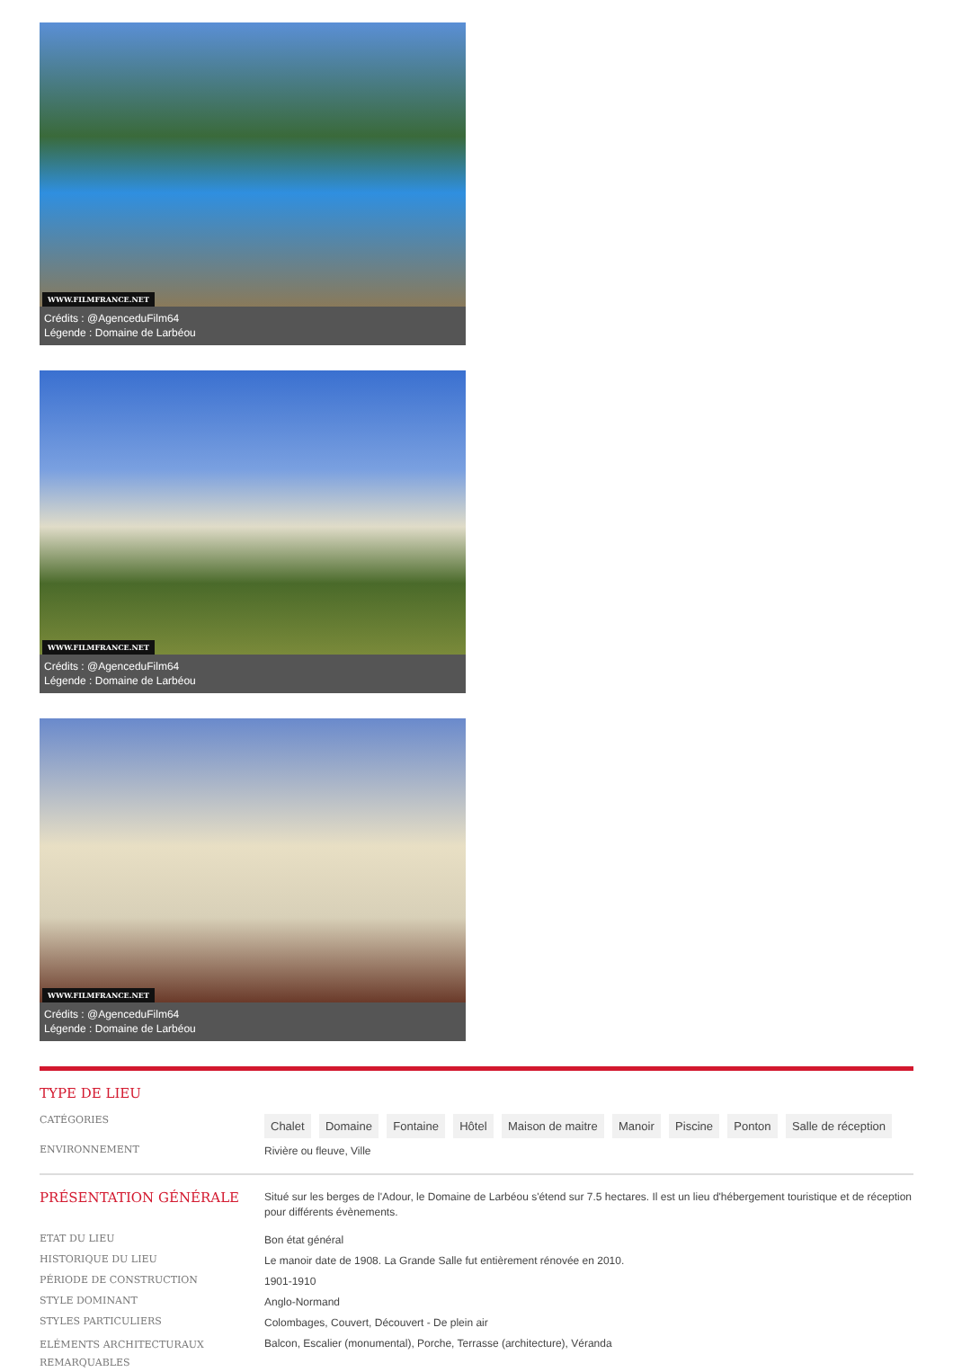WWW.FILMFRANCE.NET
Crédits : @AgenceduFilm64
Légende : Domaine de Larbéou
WWW.FILMFRANCE.NET
Crédits : @AgenceduFilm64
Légende : Domaine de Larbéou
WWW.FILMFRANCE.NET
Crédits : @AgenceduFilm64
Légende : Domaine de Larbéou
TYPE DE LIEU
CATÉGORIES
Chalet Domaine Fontaine Hôtel Maison de maitre Manoir Piscine Ponton Salle de réception
ENVIRONNEMENT
Rivière ou fleuve, Ville
PRÉSENTATION GÉNÉRALE
Situé sur les berges de l'Adour, le Domaine de Larbéou s'étend sur 7.5 hectares. Il est un lieu d'hébergement touristique et de réception pour différents évènements.
ETAT DU LIEU
Bon état général
HISTORIQUE DU LIEU
Le manoir date de 1908. La Grande Salle fut entièrement rénovée en 2010.
PÉRIODE DE CONSTRUCTION
1901-1910
STYLE DOMINANT
Anglo-Normand
STYLES PARTICULIERS
Colombages, Couvert, Découvert - De plein air
ELÉMENTS ARCHITECTURAUX REMARQUABLES
Balcon, Escalier (monumental), Porche, Terrasse (architecture), Véranda